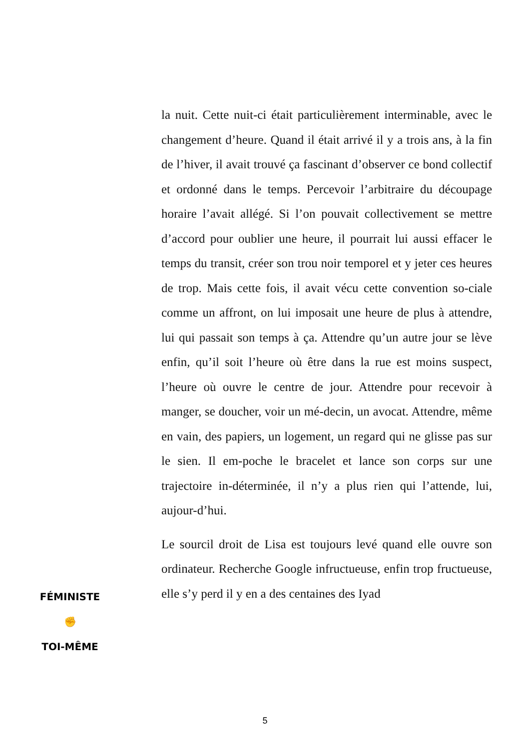la nuit. Cette nuit-ci était particulièrement interminable, avec le changement d’heure. Quand il était arrivé il y a trois ans, à la fin de l’hiver, il avait trouvé ça fascinant d’observer ce bond collectif et ordonné dans le temps. Percevoir l’arbitraire du découpage horaire l’avait allégé. Si l’on pouvait collectivement se mettre d’accord pour oublier une heure, il pourrait lui aussi effacer le temps du transit, créer son trou noir temporel et y jeter ces heures de trop. Mais cette fois, il avait vécu cette convention so-ciale comme un affront, on lui imposait une heure de plus à attendre, lui qui passait son temps à ça. Attendre qu’un autre jour se lève enfin, qu’il soit l’heure où être dans la rue est moins suspect, l’heure où ouvre le centre de jour. Attendre pour recevoir à manger, se doucher, voir un mé-decin, un avocat. Attendre, même en vain, des papiers, un logement, un regard qui ne glisse pas sur le sien. Il em-poche le bracelet et lance son corps sur une trajectoire in-déterminée, il n’y a plus rien qui l’attende, lui, aujour-d’hui.
Le sourcil droit de Lisa est toujours levé quand elle ouvre son ordinateur. Recherche Google infructueuse, enfin trop fructueuse, elle s’y perd il y en a des centaines des Iyad
FÉMINISTE
✊
TOI-MÊME
5